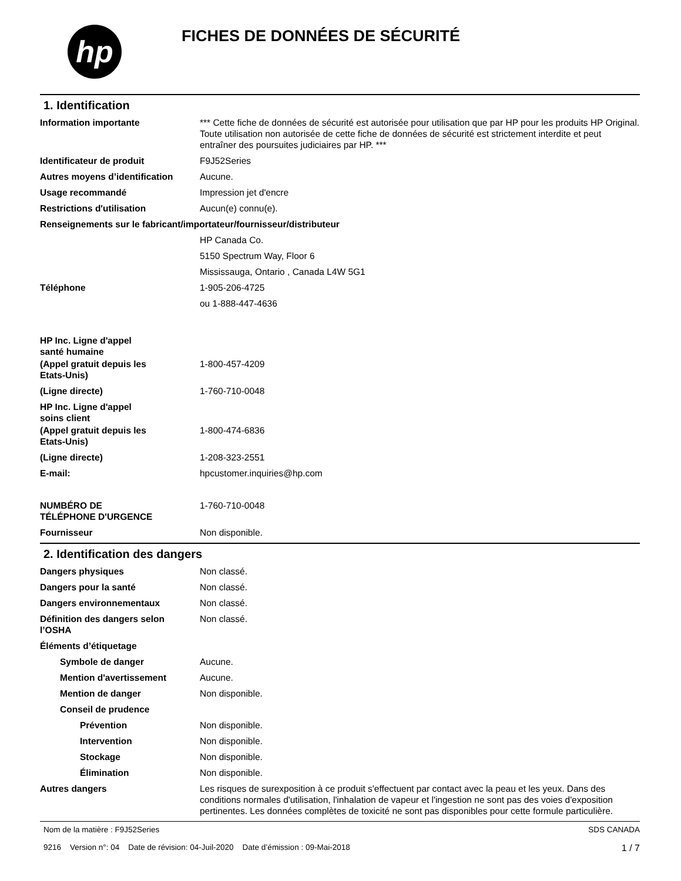hp
FICHES DE DONNÉES DE SÉCURITÉ
1. Identification
Information importante *** Cette fiche de données de sécurité est autorisée pour utilisation que par HP pour les produits HP Original. Toute utilisation non autorisée de cette fiche de données de sécurité est strictement interdite et peut entraîner des poursuites judiciaires par HP. ***
Identificateur de produit F9J52Series
Autres moyens d’identification
Aucune.
Usage recommandé Impression jet d'encre
Restrictions d'utilisation Aucun(e) connu(e).
Renseignements sur le fabricant/importateur/fournisseur/distributeur
HP Canada Co.
5150 Spectrum Way, Floor 6
Mississauga, Ontario , Canada L4W 5G1
Téléphone 1-905-206-4725
ou 1-888-447-4636
HP Inc. Ligne d'appel
santé humaine
(Appel gratuit depuis les
Etats-Unis)
1-800-457-4209
(Ligne directe) 1-760-710-0048
HP Inc. Ligne d'appel
soins client
(Appel gratuit depuis les
Etats-Unis)
1-800-474-6836
(Ligne directe) 1-208-323-2551
E-mail: hpcustomer.inquiries@hp.com
NUMBÉRO DE
TÉLÉPHONE D'URGENCE
1-760-710-0048
Fournisseur Non disponible.
2. Identification des dangers
Dangers physiques Non classé.
Dangers pour la santé Non classé.
Dangers environnementaux Non classé.
Définition des dangers selon
l’OSHA
Non classé.
Éléments d’étiquetage
Symbole de danger Aucune.
Mention d'avertissement Aucune.
Mention de danger Non disponible.
Conseil de prudence
Prévention Non disponible.
Intervention Non disponible.
Stockage Non disponible.
Élimination Non disponible.
Autres dangers Les risques de surexposition à ce produit s'effectuent par contact avec la peau et les yeux. Dans des conditions normales d'utilisation, l'inhalation de vapeur et l'ingestion ne sont pas des voies d'exposition pertinentes. Les données complètes de toxicité ne sont pas disponibles pour cette formule particulière.
Nom de la matière : F9J52Series
9216 Version n°: 04 Date de révision: 04-Juil-2020 Date d’émission : 09-Mai-2018
SDS CANADA
1 / 7